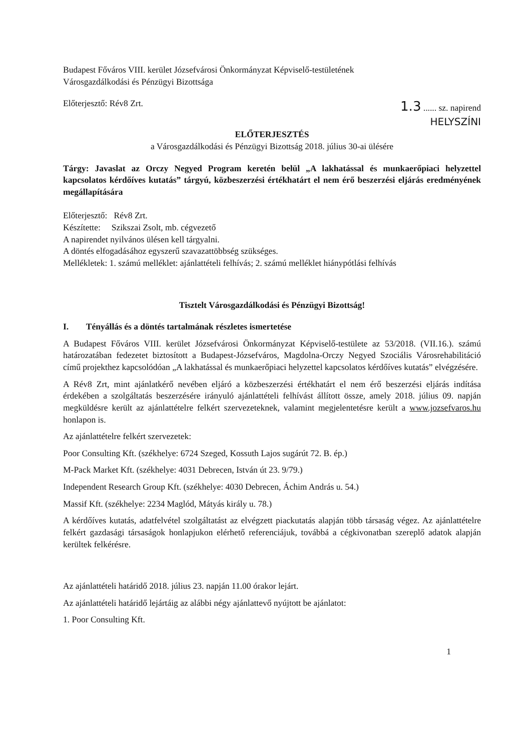Budapest Főváros VIII. kerület Józsefvárosi Önkormányzat Képviselő-testületének
Városgazdálkodási és Pénzügyi Bizottsága
Előterjesztő: Rév8 Zrt.
1.3 ...... sz. napirend
HELYSZÍNI
ELŐTERJESZTÉS
a Városgazdálkodási és Pénzügyi Bizottság 2018. július 30-ai ülésére
Tárgy: Javaslat az Orczy Negyed Program keretén belül „A lakhatással és munkaerőpiaci helyzettel kapcsolatos kérdőíves kutatás” tárgyú, közbeszerzési értékhatárt el nem érő beszerzési eljárás eredményének megállapítására
Előterjesztő: Rév8 Zrt.
Készítette: Szikszai Zsolt, mb. cégvezető
A napirendet nyilvános ülésen kell tárgyalni.
A döntés elfogadásához egyszerű szavazattöbbség szükséges.
Mellékletek: 1. számú melléklet: ajánlattételi felhívás; 2. számú melléklet hiánypótlási felhívás
Tisztelt Városgazdálkodási és Pénzügyi Bizottság!
I. Tényállás és a döntés tartalmának részletes ismertetése
A Budapest Főváros VIII. kerület Józsefvárosi Önkormányzat Képviselő-testülete az 53/2018. (VII.16.). számú határozatában fedezetet biztosított a Budapest-Józsefváros, Magdolna-Orczy Negyed Szociális Városrehabilitáció című projekthez kapcsolódóan „A lakhatással és munkaerőpiaci helyzettel kapcsolatos kérdőíves kutatás” elvégzésére.
A Rév8 Zrt, mint ajánlatkérő nevében eljáró a közbeszerzési értékhatárt el nem érő beszerzési eljárás indítása érdekében a szolgáltatás beszerzésére irányuló ajánlattételi felhívást állított össze, amely 2018. július 09. napján megküldésre került az ajánlattételre felkért szervezeteknek, valamint megjelentetésre került a www.jozsefvaros.hu honlapon is.
Az ajánlattételre felkért szervezetek:
Poor Consulting Kft. (székhelye: 6724 Szeged, Kossuth Lajos sugárút 72. B. ép.)
M-Pack Market Kft. (székhelye: 4031 Debrecen, István út 23. 9/79.)
Independent Research Group Kft. (székhelye: 4030 Debrecen, Áchim András u. 54.)
Massif Kft. (székhelye: 2234 Maglód, Mátyás király u. 78.)
A kérdőíves kutatás, adatfelvétel szolgáltatást az elvégzett piackutatás alapján több társaság végez. Az ajánlattételre felkért gazdasági társaságok honlapjukon elérhető referenciájuk, továbbá a cégkivonatban szereplő adatok alapján kerültek felkérésre.
Az ajánlattételi határidő 2018. július 23. napján 11.00 órakor lejárt.
Az ajánlattételi határidő lejártáig az alábbi négy ajánlattevő nyújtott be ajánlatot:
1. Poor Consulting Kft.
1